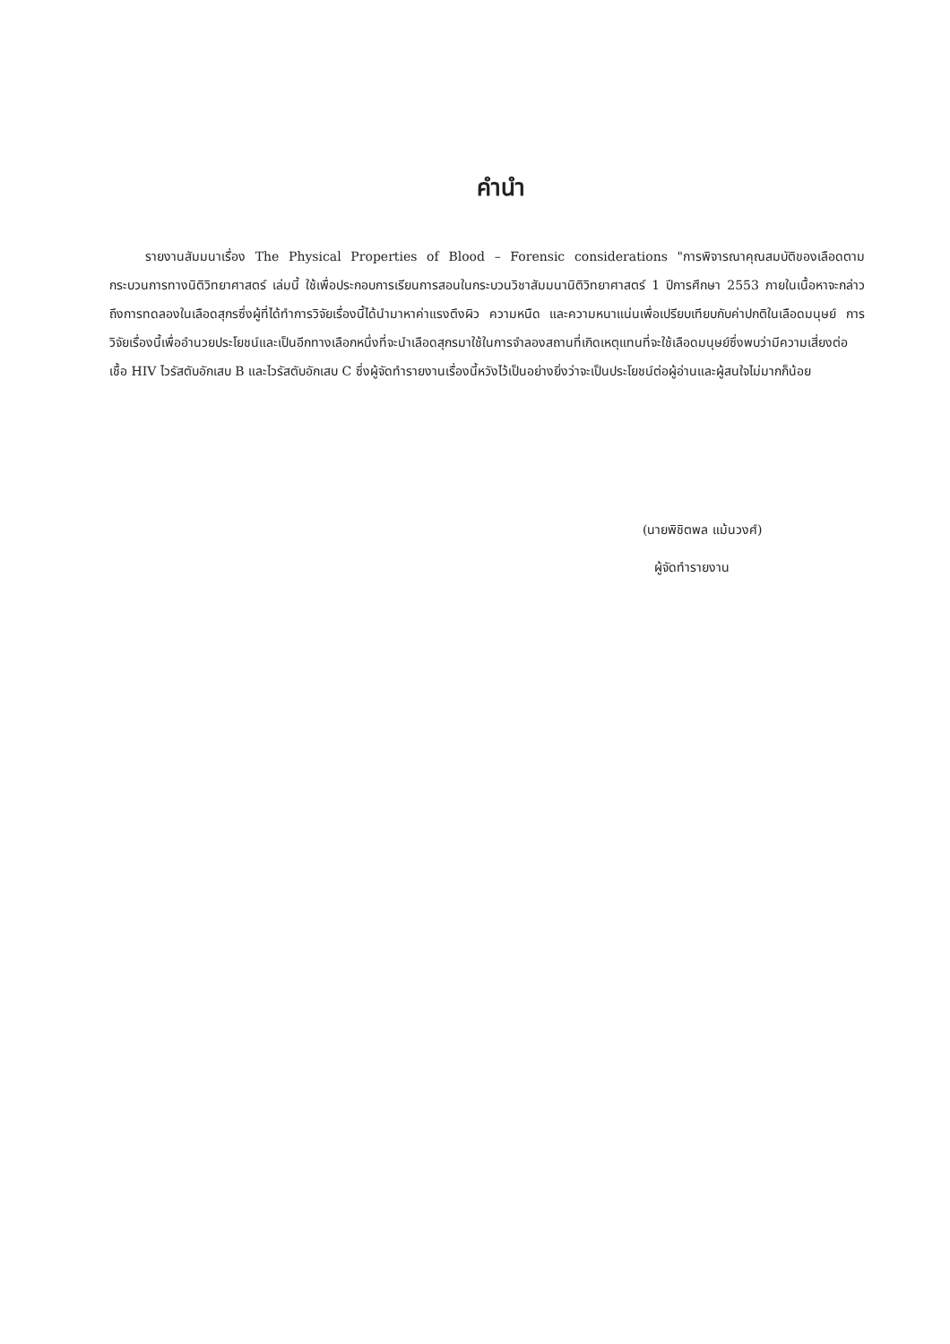คำนำ
รายงานสัมมนาเรื่อง The Physical Properties of Blood – Forensic considerations "การพิจารณาคุณสมบัติของเลือดตามกระบวนการทางนิติวิทยาศาสตร์ เล่มนี้ ใช้เพื่อประกอบการเรียนการสอนในกระบวนวิชาสัมมนานิติวิทยาศาสตร์ 1 ปีการศึกษา 2553 ภายในเนื้อหาจะกล่าวถึงการทดลองในเลือดสุกรซึ่งผู้ที่ได้ทำการวิจัยเรื่องนี้ได้นำมาหาค่าแรงตึงผิว ความหนืด และความหนาแน่นเพื่อเปรียบเทียบกับค่าปกติในเลือดมนุษย์ การวิจัยเรื่องนี้เพื่ออำนวยประโยชน์และเป็นอีกทางเลือกหนึ่งที่จะนำเลือดสุกรมาใช้ในการจำลองสถานที่เกิดเหตุแทนที่จะใช้เลือดมนุษย์ซึ่งพบว่ามีความเสี่ยงต่อเชื้อ HIV ไวรัสตับอักเสบ B และไวรัสตับอักเสบ C ซึ่งผู้จัดทำรายงานเรื่องนี้หวังไว้เป็นอย่างยิ่งว่าจะเป็นประโยชน์ต่อผู้อ่านและผู้สนใจไม่มากก็น้อย
(นายพิชิตพล แม้นวงศ์)
ผู้จัดทำรายงาน